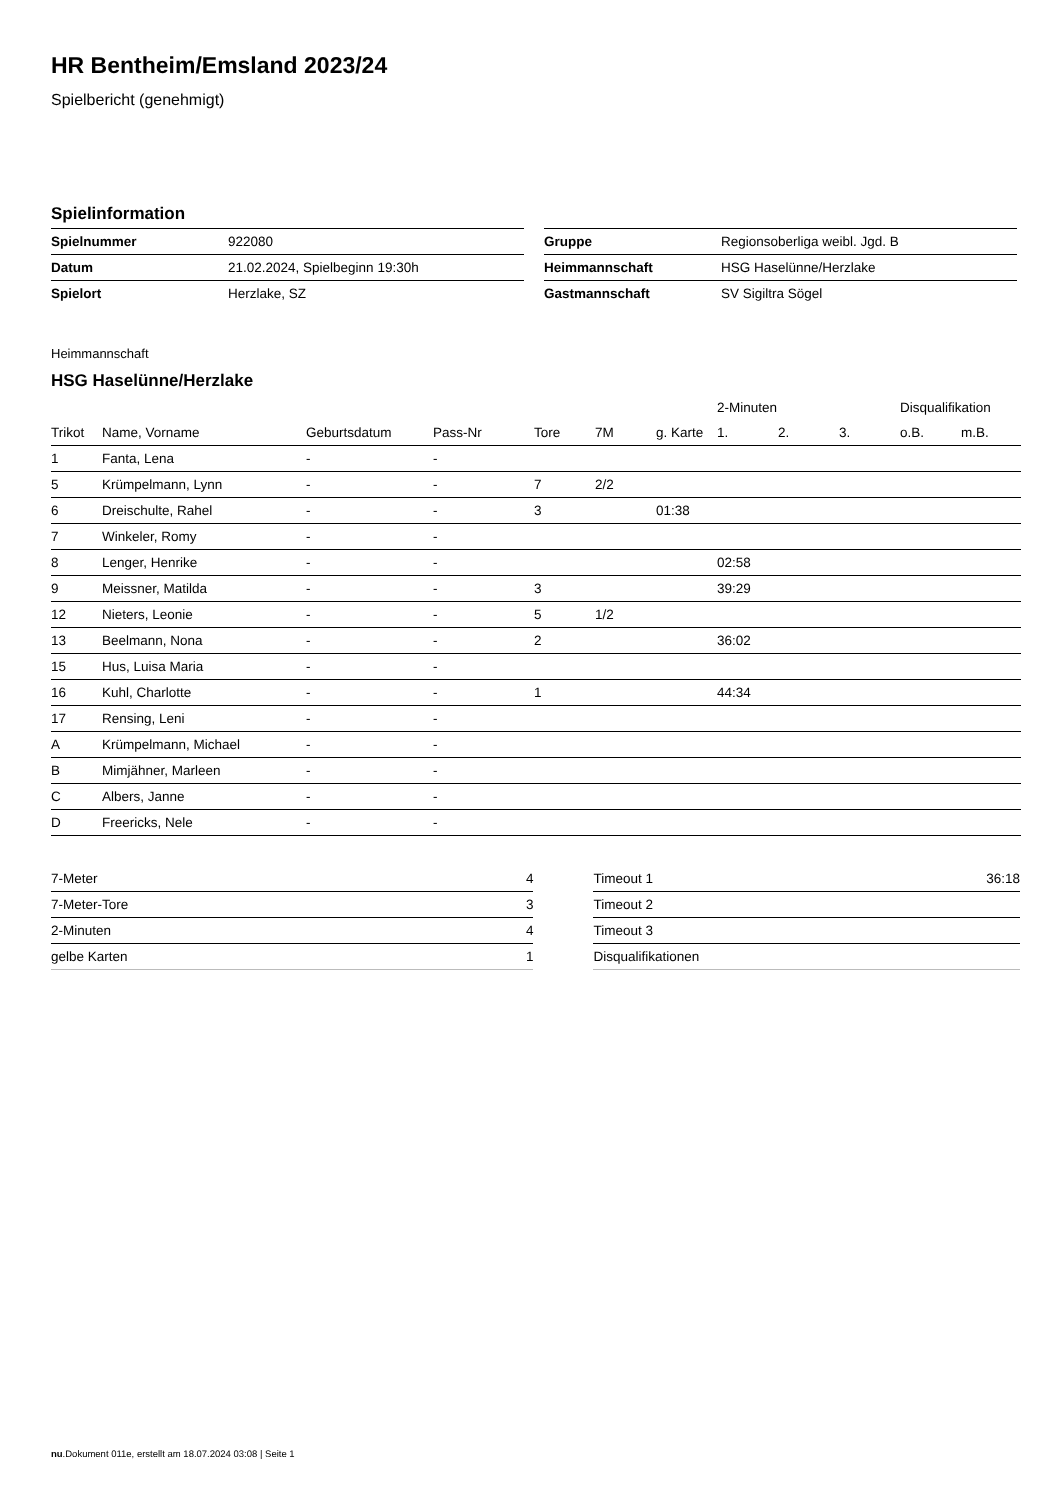HR Bentheim/Emsland 2023/24
Spielbericht (genehmigt)
Spielinformation
| Spielnummer | 922080 |
| Datum | 21.02.2024, Spielbeginn 19:30h |
| Spielort | Herzlake, SZ |
| Gruppe | Regionsoberliga weibl. Jgd. B |
| Heimmannschaft | HSG Haselünne/Herzlake |
| Gastmannschaft | SV Sigiltra Sögel |
Heimmannschaft
HSG Haselünne/Herzlake
| | | | | | | | 2-Minuten | | | Disqualifikation | |
| --- | --- | --- | --- | --- | --- | --- | --- | --- | --- | --- | --- |
| Trikot | Name, Vorname | Geburtsdatum | Pass-Nr | Tore | 7M | g. Karte | 1. | 2. | 3. | o.B. | m.B. |
| 1 | Fanta, Lena | - | - | | | | | | | | |
| 5 | Krümpelmann, Lynn | - | - | 7 | 2/2 | | | | | | |
| 6 | Dreischulte, Rahel | - | - | 3 | | 01:38 | | | | | |
| 7 | Winkeler, Romy | - | - | | | | | | | | |
| 8 | Lenger, Henrike | - | - | | | | 02:58 | | | | |
| 9 | Meissner, Matilda | - | - | 3 | | | 39:29 | | | | |
| 12 | Nieters, Leonie | - | - | 5 | 1/2 | | | | | | |
| 13 | Beelmann, Nona | - | - | 2 | | | 36:02 | | | | |
| 15 | Hus, Luisa Maria | - | - | | | | | | | | |
| 16 | Kuhl, Charlotte | - | - | 1 | | | 44:34 | | | | |
| 17 | Rensing, Leni | - | - | | | | | | | | |
| A | Krümpelmann, Michael | - | - | | | | | | | | |
| B | Mimjähner, Marleen | - | - | | | | | | | | |
| C | Albers, Janne | - | - | | | | | | | | |
| D | Freericks, Nele | - | - | | | | | | | | |
| 7-Meter | 4 |
| 7-Meter-Tore | 3 |
| 2-Minuten | 4 |
| gelbe Karten | 1 |
| Timeout 1 | 36:18 |
| Timeout 2 | |
| Timeout 3 | |
| Disqualifikationen | |
nu.Dokument 011e, erstellt am 18.07.2024 03:08 | Seite 1